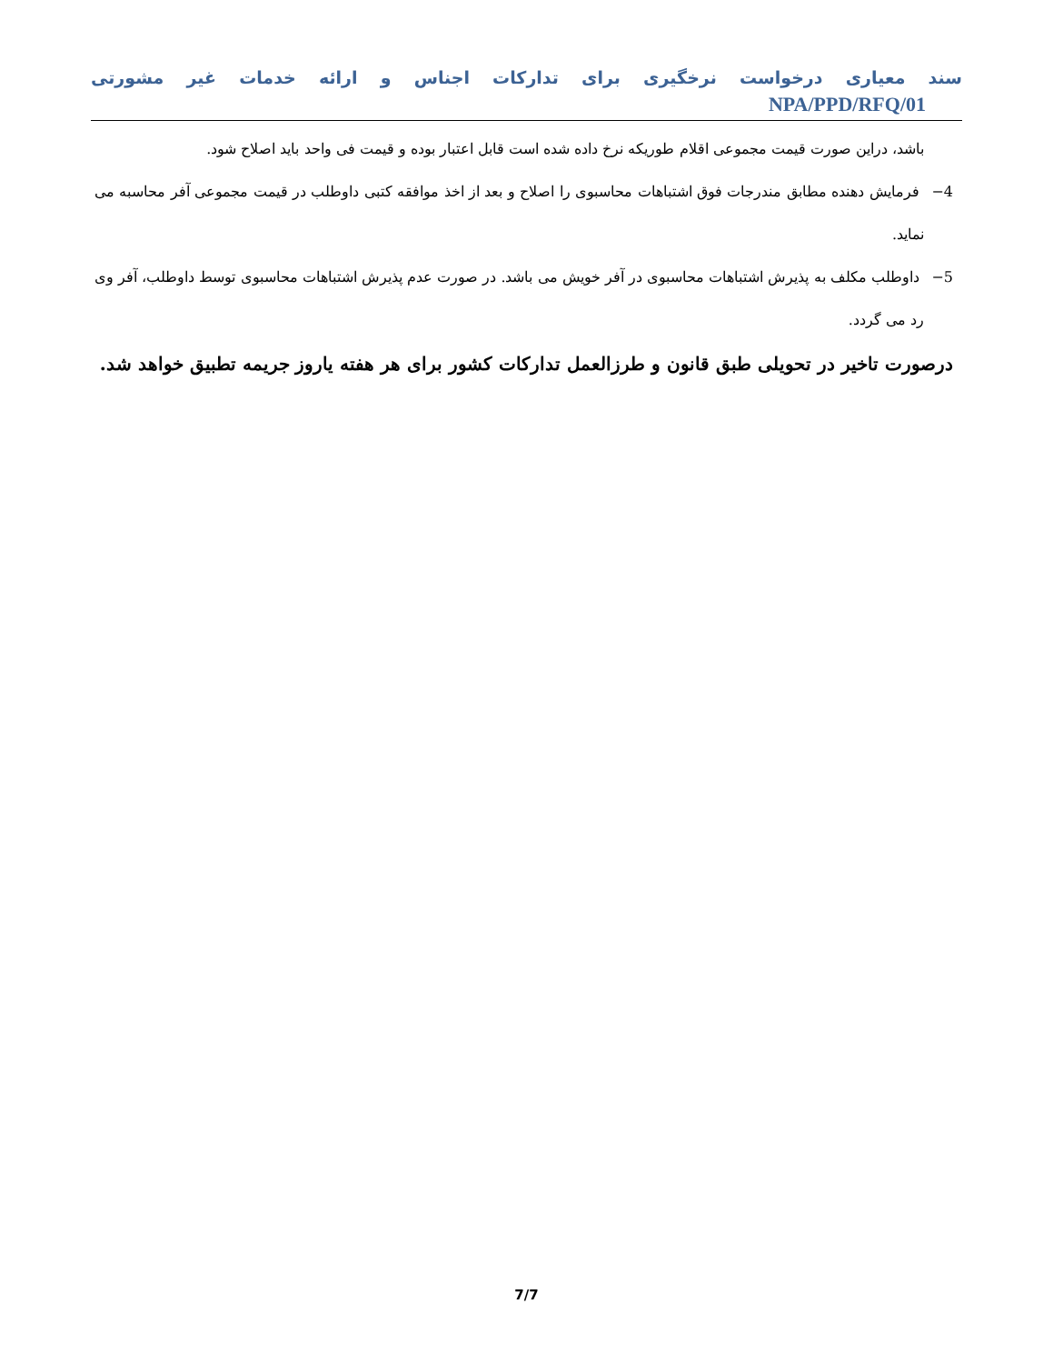سند معیاری درخواست نرخگیری برای تدارکات اجناس و ارائه خدمات غیر مشورتی NPA/PPD/RFQ/01
باشد، دراین صورت قیمت مجموعی اقلام طوریکه نرخ داده شده است قابل اعتبار بوده و قیمت فی واحد باید اصلاح شود.
4− فرمایش دهنده مطابق مندرجات فوق اشتباهات محاسبوی را اصلاح و بعد از اخذ موافقه کتبی داوطلب در قیمت مجموعی آفر محاسبه می نماید.
5− داوطلب مکلف به پذیرش اشتباهات محاسبوی در آفر خویش می باشد. در صورت عدم پذیرش اشتباهات محاسبوی توسط داوطلب، آفر وی رد می گردد.
درصورت تاخیر در تحویلی طبق قانون و طرزالعمل تدارکات کشور برای هر هفته یاروز جریمه تطبیق خواهد شد.
7/7